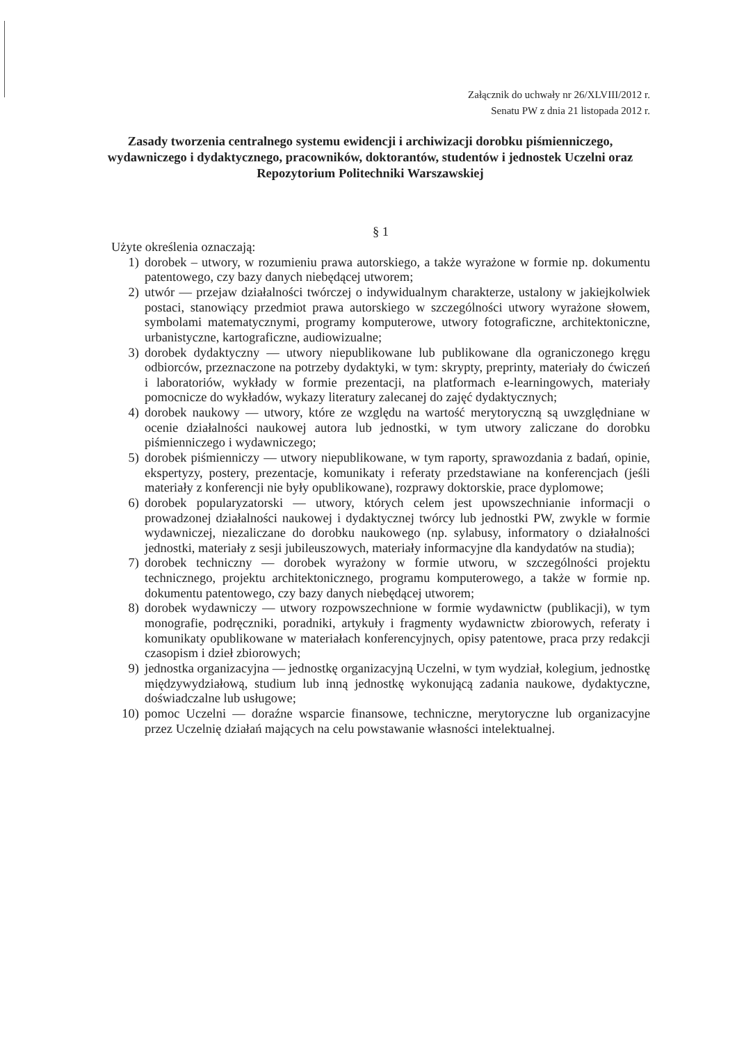Załącznik do uchwały nr 26/XLVIII/2012 r.
Senatu PW z dnia 21 listopada 2012 r.
Zasady tworzenia centralnego systemu ewidencji i archiwizacji dorobku piśmienniczego, wydawniczego i dydaktycznego, pracowników, doktorantów, studentów i jednostek Uczelni oraz Repozytorium Politechniki Warszawskiej
§ 1
Użyte określenia oznaczają:
1) dorobek – utwory, w rozumieniu prawa autorskiego, a także wyrażone w formie np. dokumentu patentowego, czy bazy danych niebędącej utworem;
2) utwór — przejaw działalności twórczej o indywidualnym charakterze, ustalony w jakiejkolwiek postaci, stanowiący przedmiot prawa autorskiego w szczególności utwory wyrażone słowem, symbolami matematycznymi, programy komputerowe, utwory fotograficzne, architektoniczne, urbanistyczne, kartograficzne, audiowizualne;
3) dorobek dydaktyczny — utwory niepublikowane lub publikowane dla ograniczonego kręgu odbiorców, przeznaczone na potrzeby dydaktyki, w tym: skrypty, preprinty, materiały do ćwiczeń i laboratoriów, wykłady w formie prezentacji, na platformach e-learningowych, materiały pomocnicze do wykładów, wykazy literatury zalecanej do zajęć dydaktycznych;
4) dorobek naukowy — utwory, które ze względu na wartość merytoryczną są uwzględniane w ocenie działalności naukowej autora lub jednostki, w tym utwory zaliczane do dorobku piśmienniczego i wydawniczego;
5) dorobek piśmienniczy — utwory niepublikowane, w tym raporty, sprawozdania z badań, opinie, ekspertyzy, postery, prezentacje, komunikaty i referaty przedstawiane na konferencjach (jeśli materiały z konferencji nie były opublikowane), rozprawy doktorskie, prace dyplomowe;
6) dorobek popularyzatorski — utwory, których celem jest upowszechnianie informacji o prowadzonej działalności naukowej i dydaktycznej twórcy lub jednostki PW, zwykle w formie wydawniczej, niezaliczane do dorobku naukowego (np. sylabusy, informatory o działalności jednostki, materiały z sesji jubileuszowych, materiały informacyjne dla kandydatów na studia);
7) dorobek techniczny — dorobek wyrażony w formie utworu, w szczególności projektu technicznego, projektu architektonicznego, programu komputerowego, a także w formie np. dokumentu patentowego, czy bazy danych niebędącej utworem;
8) dorobek wydawniczy — utwory rozpowszechnione w formie wydawnictw (publikacji), w tym monografie, podręczniki, poradniki, artykuły i fragmenty wydawnictw zbiorowych, referaty i komunikaty opublikowane w materiałach konferencyjnych, opisy patentowe, praca przy redakcji czasopism i dzieł zbiorowych;
9) jednostka organizacyjna — jednostkę organizacyjną Uczelni, w tym wydział, kolegium, jednostkę międzywydziałową, studium lub inną jednostkę wykonującą zadania naukowe, dydaktyczne, doświadczalne lub usługowe;
10) pomoc Uczelni — doraźne wsparcie finansowe, techniczne, merytoryczne lub organizacyjne przez Uczelnię działań mających na celu powstawanie własności intelektualnej.